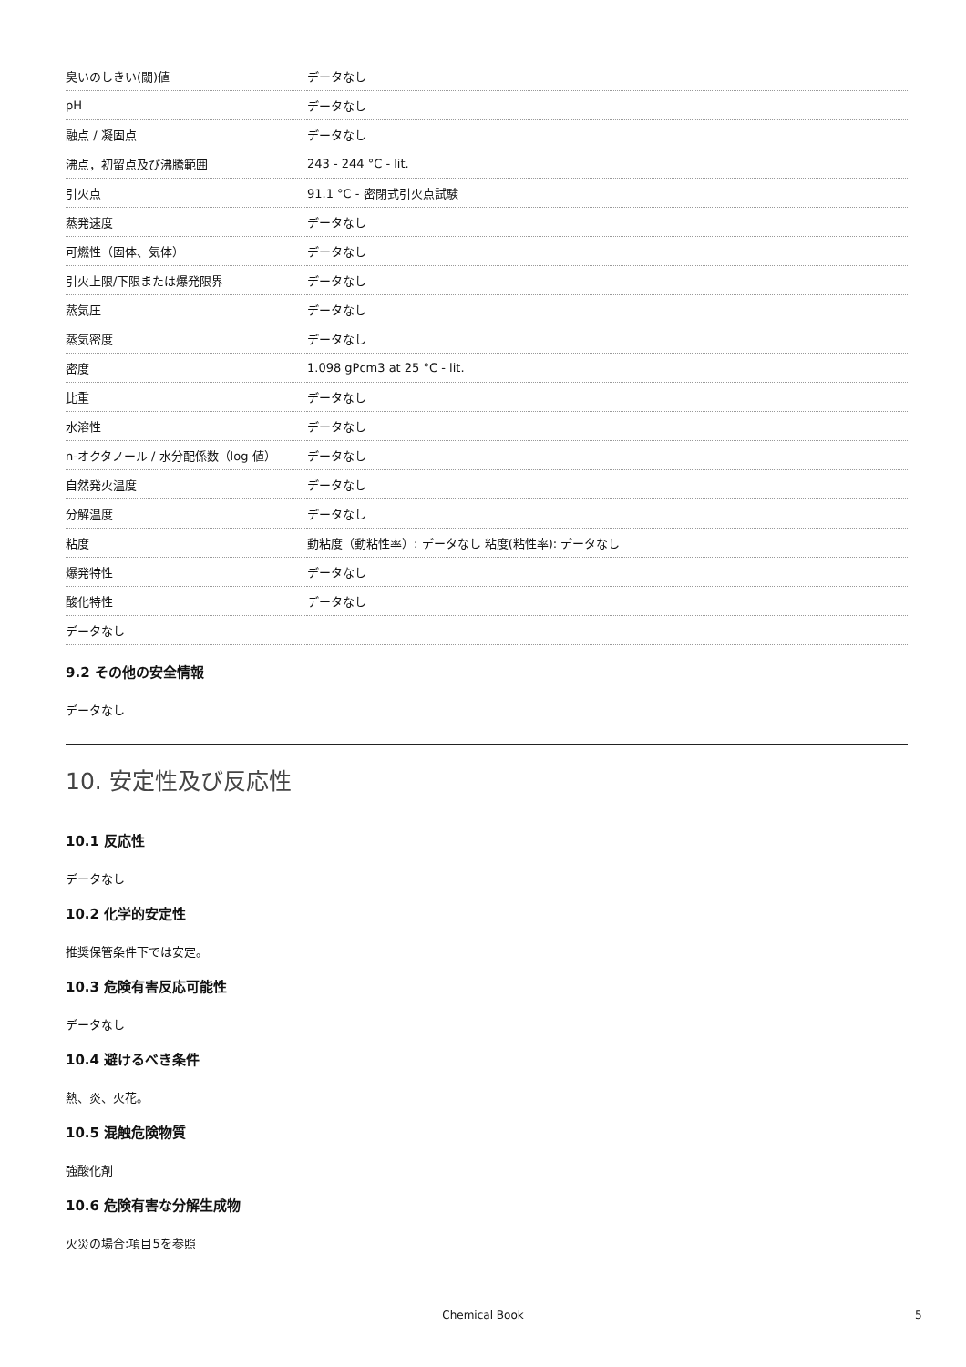| 臭いのしきい(閾)値 | データなし |
| pH | データなし |
| 融点 / 凝固点 | データなし |
| 沸点，初留点及び沸騰範囲 | 243 - 244 °C - lit. |
| 引火点 | 91.1 °C - 密閉式引火点試験 |
| 蒸発速度 | データなし |
| 可燃性（固体、気体） | データなし |
| 引火上限/下限または爆発限界 | データなし |
| 蒸気圧 | データなし |
| 蒸気密度 | データなし |
| 密度 | 1.098 gPcm3 at 25 °C - lit. |
| 比重 | データなし |
| 水溶性 | データなし |
| n-オクタノール / 水分配係数（log 値） | データなし |
| 自然発火温度 | データなし |
| 分解温度 | データなし |
| 粘度 | 動粘度（動粘性率）: データなし 粘度(粘性率): データなし |
| 爆発特性 | データなし |
| 酸化特性 | データなし |
| データなし | |
9.2 その他の安全情報
データなし
10. 安定性及び反応性
10.1 反応性
データなし
10.2 化学的安定性
推奨保管条件下では安定。
10.3 危険有害反応可能性
データなし
10.4 避けるべき条件
熱、炎、火花。
10.5 混触危険物質
強酸化剤
10.6 危険有害な分解生成物
火災の場合:項目5を参照
Chemical Book 5